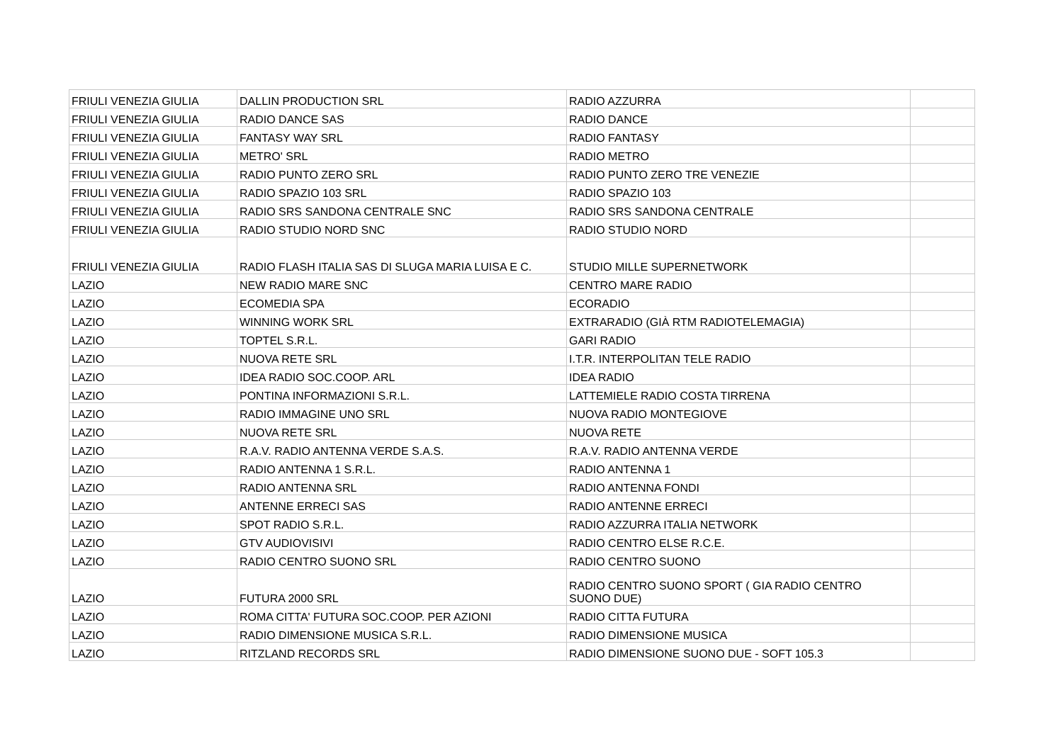| FRIULI VENEZIA GIULIA | DALLIN PRODUCTION SRL | RADIO AZZURRA | |
| FRIULI VENEZIA GIULIA | RADIO DANCE SAS | RADIO DANCE | |
| FRIULI VENEZIA GIULIA | FANTASY WAY SRL | RADIO FANTASY | |
| FRIULI VENEZIA GIULIA | METRO' SRL | RADIO METRO | |
| FRIULI VENEZIA GIULIA | RADIO PUNTO ZERO SRL | RADIO PUNTO ZERO TRE VENEZIE | |
| FRIULI VENEZIA GIULIA | RADIO SPAZIO 103 SRL | RADIO SPAZIO 103 | |
| FRIULI VENEZIA GIULIA | RADIO SRS SANDONA CENTRALE SNC | RADIO SRS SANDONA CENTRALE | |
| FRIULI VENEZIA GIULIA | RADIO STUDIO NORD SNC | RADIO STUDIO NORD | |
| FRIULI VENEZIA GIULIA | RADIO FLASH ITALIA SAS DI SLUGA MARIA LUISA E C. | STUDIO MILLE SUPERNETWORK | |
| LAZIO | NEW RADIO MARE SNC | CENTRO MARE RADIO | |
| LAZIO | ECOMEDIA SPA | ECORADIO | |
| LAZIO | WINNING WORK SRL | EXTRARADIO (GIÀ RTM RADIOTELEMAGIA) | |
| LAZIO | TOPTEL S.R.L. | GARI RADIO | |
| LAZIO | NUOVA RETE SRL | I.T.R. INTERPOLITAN TELE RADIO | |
| LAZIO | IDEA RADIO SOC.COOP. ARL | IDEA RADIO | |
| LAZIO | PONTINA INFORMAZIONI S.R.L. | LATTEMIELE RADIO COSTA TIRRENA | |
| LAZIO | RADIO IMMAGINE UNO SRL | NUOVA RADIO MONTEGIOVE | |
| LAZIO | NUOVA RETE SRL | NUOVA RETE | |
| LAZIO | R.A.V. RADIO ANTENNA VERDE S.A.S. | R.A.V. RADIO ANTENNA VERDE | |
| LAZIO | RADIO ANTENNA 1 S.R.L. | RADIO ANTENNA 1 | |
| LAZIO | RADIO ANTENNA SRL | RADIO ANTENNA FONDI | |
| LAZIO | ANTENNE ERRECI SAS | RADIO ANTENNE ERRECI | |
| LAZIO | SPOT RADIO S.R.L. | RADIO AZZURRA ITALIA NETWORK | |
| LAZIO | GTV AUDIOVISIVI | RADIO CENTRO ELSE R.C.E. | |
| LAZIO | RADIO CENTRO SUONO SRL | RADIO CENTRO SUONO | |
| LAZIO | FUTURA 2000 SRL | RADIO CENTRO SUONO SPORT ( GIA RADIO CENTRO SUONO DUE) | |
| LAZIO | ROMA CITTA' FUTURA SOC.COOP. PER AZIONI | RADIO CITTA FUTURA | |
| LAZIO | RADIO DIMENSIONE MUSICA S.R.L. | RADIO DIMENSIONE MUSICA | |
| LAZIO | RITZLAND RECORDS SRL | RADIO DIMENSIONE SUONO DUE - SOFT 105.3 | |